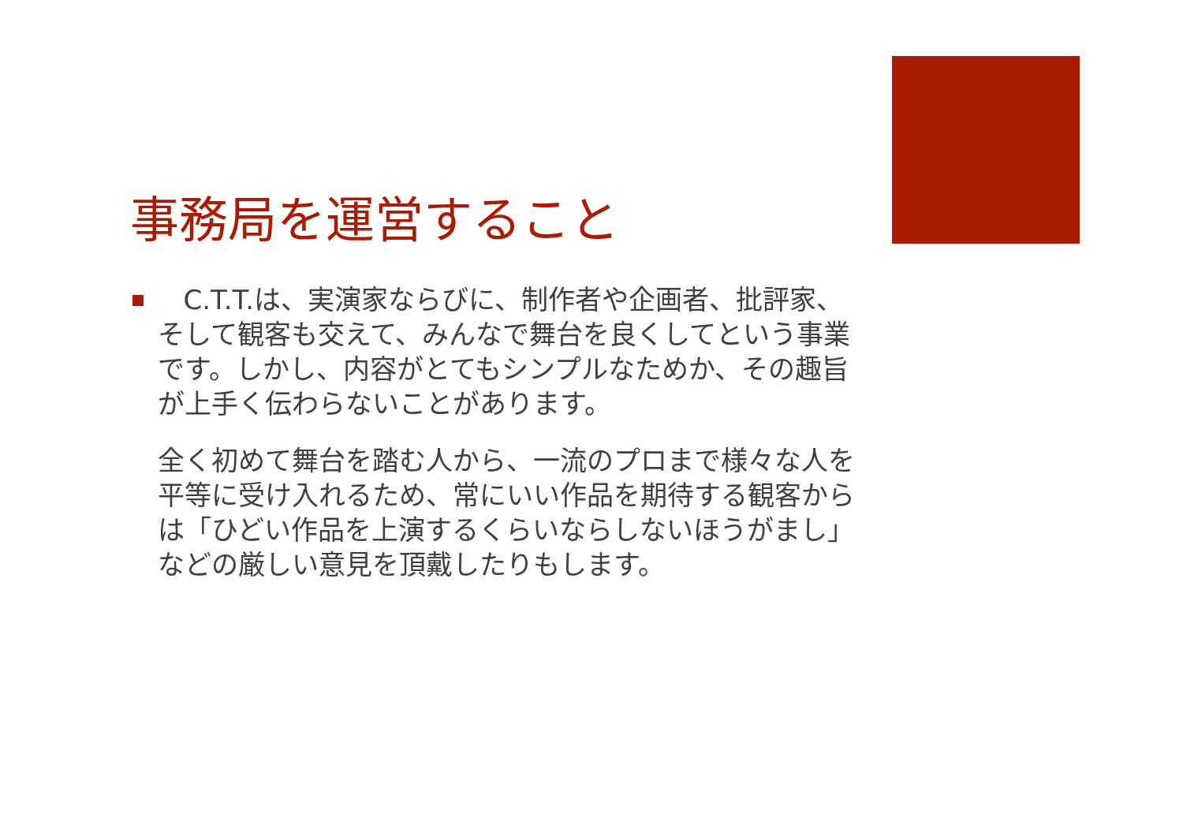事務局を運営すること
C.T.T.は、実演家ならびに、制作者や企画者、批評家、そして観客も交えて、みんなで舞台を良くしてという事業です。しかし、内容がとてもシンプルなためか、その趣旨が上手く伝わらないことがあります。
全く初めて舞台を踏む人から、一流のプロまで様々な人を平等に受け入れるため、常にいい作品を期待する観客からは「ひどい作品を上演するくらいならしないほうがまし」などの厳しい意見を頂戴したりもします。